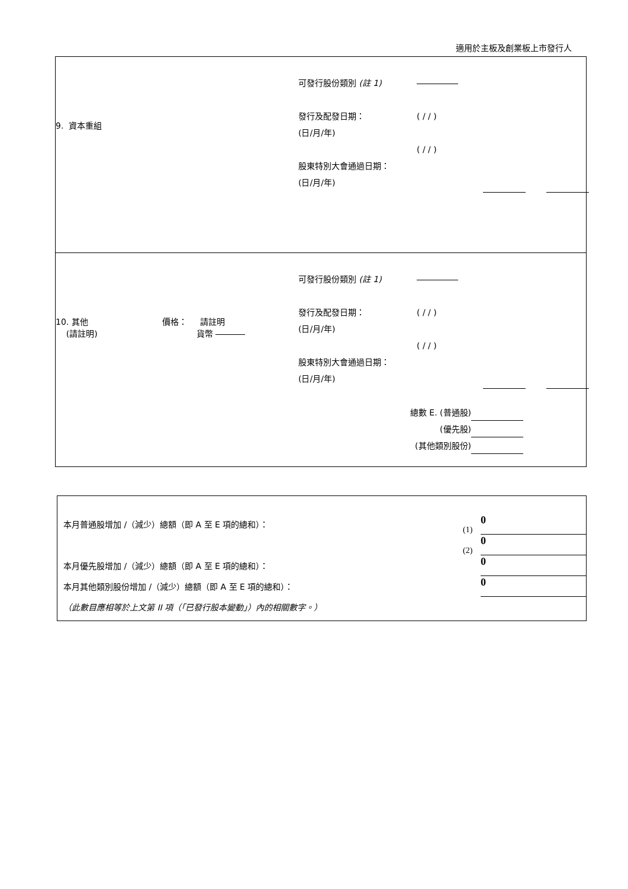適用於主板及創業板上市發行人
9. 資本重組
可發行股份類別 (註 1)
發行及配發日期：
(日/月/年)
股東特別大會通過日期：
(日/月/年)
( / / )
( / / )
10. 其他
(請註明)
價格： 請註明
貨幣
可發行股份類別 (註 1)
發行及配發日期：
(日/月/年)
股東特別大會通過日期：
(日/月/年)
( / / )
( / / )
總數 E. (普通股)
(優先股)
(其他類別股份)
| 本月普通股增加 /（減少）總額（即 A 至 E 項的總和）： | (1) | 0 |
| | (2) | 0 |
| 本月優先股增加 /（減少）總額（即 A 至 E 項的總和）： | | 0 |
| 本月其他類別股份增加 /（減少）總額（即 A 至 E 項的總和）： | | 0 |
| （此數目應相等於上文第 II 項（「已發行股本變動」）內的相關數字。） | | |